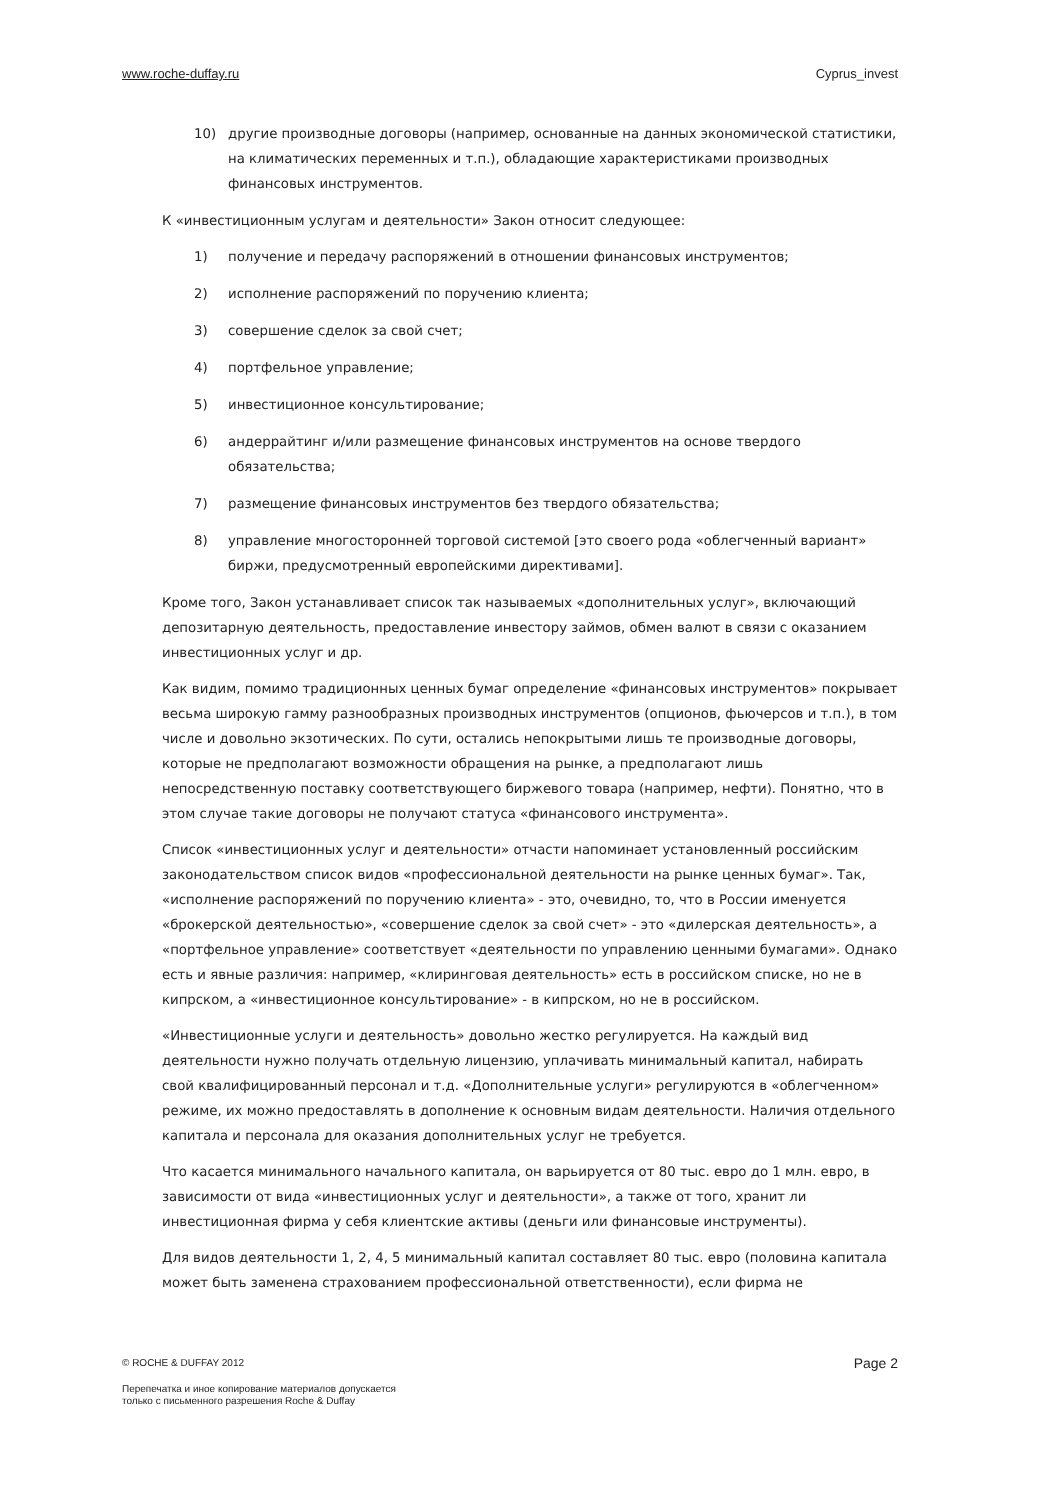www.roche-duffay.ru Cyprus_invest
10) другие производные договоры (например, основанные на данных экономической статистики, на климатических переменных и т.п.), обладающие характеристиками производных финансовых инструментов.
К «инвестиционным услугам и деятельности» Закон относит следующее:
1) получение и передачу распоряжений в отношении финансовых инструментов;
2) исполнение распоряжений по поручению клиента;
3) совершение сделок за свой счет;
4) портфельное управление;
5) инвестиционное консультирование;
6) андеррайтинг и/или размещение финансовых инструментов на основе твердого обязательства;
7) размещение финансовых инструментов без твердого обязательства;
8) управление многосторонней торговой системой [это своего рода «облегченный вариант» биржи, предусмотренный европейскими директивами].
Кроме того, Закон устанавливает список так называемых «дополнительных услуг», включающий депозитарную деятельность, предоставление инвестору займов, обмен валют в связи с оказанием инвестиционных услуг и др.
Как видим, помимо традиционных ценных бумаг определение «финансовых инструментов» покрывает весьма широкую гамму разнообразных производных инструментов (опционов, фьючерсов и т.п.), в том числе и довольно экзотических. По сути, остались непокрытыми лишь те производные договоры, которые не предполагают возможности обращения на рынке, а предполагают лишь непосредственную поставку соответствующего биржевого товара (например, нефти). Понятно, что в этом случае такие договоры не получают статуса «финансового инструмента».
Список «инвестиционных услуг и деятельности» отчасти напоминает установленный российским законодательством список видов «профессиональной деятельности на рынке ценных бумаг». Так, «исполнение распоряжений по поручению клиента» - это, очевидно, то, что в России именуется «брокерской деятельностью», «совершение сделок за свой счет» - это «дилерская деятельность», а «портфельное управление» соответствует «деятельности по управлению ценными бумагами». Однако есть и явные различия: например, «клиринговая деятельность» есть в российском списке, но не в кипрском, а «инвестиционное консультирование» - в кипрском, но не в российском.
«Инвестиционные услуги и деятельность» довольно жестко регулируется. На каждый вид деятельности нужно получать отдельную лицензию, уплачивать минимальный капитал, набирать свой квалифицированный персонал и т.д. «Дополнительные услуги» регулируются в «облегченном» режиме, их можно предоставлять в дополнение к основным видам деятельности. Наличия отдельного капитала и персонала для оказания дополнительных услуг не требуется.
Что касается минимального начального капитала, он варьируется от 80 тыс. евро до 1 млн. евро, в зависимости от вида «инвестиционных услуг и деятельности», а также от того, хранит ли инвестиционная фирма у себя клиентские активы (деньги или финансовые инструменты).
Для видов деятельности 1, 2, 4, 5 минимальный капитал составляет 80 тыс. евро (половина капитала может быть заменена страхованием профессиональной ответственности), если фирма не
© ROCHE & DUFFAY 2012 Page 2
Перепечатка и иное копирование материалов допускается
только с письменного разрешения Roche & Duffay